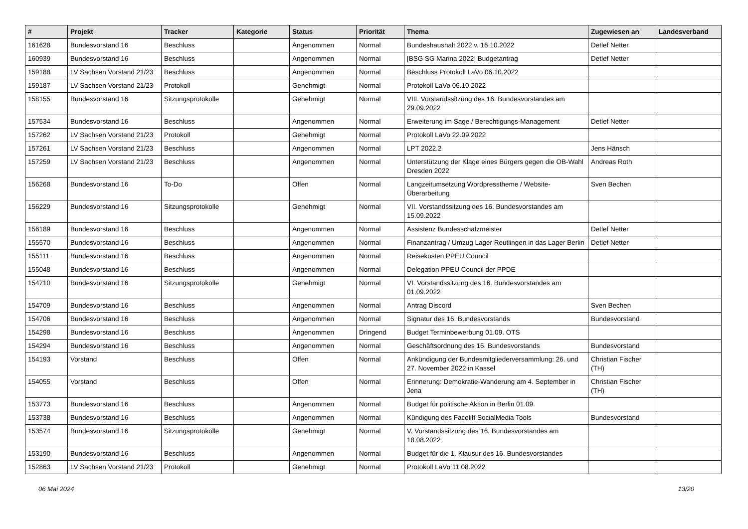| # | Projekt | Tracker | Kategorie | Status | Priorität | Thema | Zugewiesen an | Landesverband |
| --- | --- | --- | --- | --- | --- | --- | --- | --- |
| 161628 | Bundesvorstand 16 | Beschluss | | Angenommen | Normal | Bundeshaushalt 2022 v. 16.10.2022 | Detlef Netter | |
| 160939 | Bundesvorstand 16 | Beschluss | | Angenommen | Normal | [BSG SG Marina 2022] Budgetantrag | Detlef Netter | |
| 159188 | LV Sachsen Vorstand 21/23 | Beschluss | | Angenommen | Normal | Beschluss Protokoll LaVo 06.10.2022 | | |
| 159187 | LV Sachsen Vorstand 21/23 | Protokoll | | Genehmigt | Normal | Protokoll LaVo 06.10.2022 | | |
| 158155 | Bundesvorstand 16 | Sitzungsprotokolle | | Genehmigt | Normal | VIII. Vorstandssitzung des 16. Bundesvorstandes am 29.09.2022 | | |
| 157534 | Bundesvorstand 16 | Beschluss | | Angenommen | Normal | Erweiterung im Sage / Berechtigungs-Management | Detlef Netter | |
| 157262 | LV Sachsen Vorstand 21/23 | Protokoll | | Genehmigt | Normal | Protokoll LaVo 22.09.2022 | | |
| 157261 | LV Sachsen Vorstand 21/23 | Beschluss | | Angenommen | Normal | LPT 2022.2 | Jens Hänsch | |
| 157259 | LV Sachsen Vorstand 21/23 | Beschluss | | Angenommen | Normal | Unterstützung der Klage eines Bürgers gegen die OB-Wahl Dresden 2022 | Andreas Roth | |
| 156268 | Bundesvorstand 16 | To-Do | | Offen | Normal | Langzeitumsetzung Wordpresstheme / Website-Überarbeitung | Sven Bechen | |
| 156229 | Bundesvorstand 16 | Sitzungsprotokolle | | Genehmigt | Normal | VII. Vorstandssitzung des 16. Bundesvorstandes am 15.09.2022 | | |
| 156189 | Bundesvorstand 16 | Beschluss | | Angenommen | Normal | Assistenz Bundesschatzmeister | Detlef Netter | |
| 155570 | Bundesvorstand 16 | Beschluss | | Angenommen | Normal | Finanzantrag / Umzug Lager Reutlingen in das Lager Berlin | Detlef Netter | |
| 155111 | Bundesvorstand 16 | Beschluss | | Angenommen | Normal | Reisekosten PPEU Council | | |
| 155048 | Bundesvorstand 16 | Beschluss | | Angenommen | Normal | Delegation PPEU Council der PPDE | | |
| 154710 | Bundesvorstand 16 | Sitzungsprotokolle | | Genehmigt | Normal | VI. Vorstandssitzung des 16. Bundesvorstandes am 01.09.2022 | | |
| 154709 | Bundesvorstand 16 | Beschluss | | Angenommen | Normal | Antrag Discord | Sven Bechen | |
| 154706 | Bundesvorstand 16 | Beschluss | | Angenommen | Normal | Signatur des 16. Bundesvorstands | Bundesvorstand | |
| 154298 | Bundesvorstand 16 | Beschluss | | Angenommen | Dringend | Budget Terminbewerbung 01.09. OTS | | |
| 154294 | Bundesvorstand 16 | Beschluss | | Angenommen | Normal | Geschäftsordnung des 16. Bundesvorstands | Bundesvorstand | |
| 154193 | Vorstand | Beschluss | | Offen | Normal | Ankündigung der Bundesmitgliederversammlung: 26. und 27. November 2022 in Kassel | Christian Fischer (TH) | |
| 154055 | Vorstand | Beschluss | | Offen | Normal | Erinnerung: Demokratie-Wanderung am 4. September in Jena | Christian Fischer (TH) | |
| 153773 | Bundesvorstand 16 | Beschluss | | Angenommen | Normal | Budget für politische Aktion in Berlin 01.09. | | |
| 153738 | Bundesvorstand 16 | Beschluss | | Angenommen | Normal | Kündigung des Facelift SocialMedia Tools | Bundesvorstand | |
| 153574 | Bundesvorstand 16 | Sitzungsprotokolle | | Genehmigt | Normal | V. Vorstandssitzung des 16. Bundesvorstandes am 18.08.2022 | | |
| 153190 | Bundesvorstand 16 | Beschluss | | Angenommen | Normal | Budget für die 1. Klausur des 16. Bundesvorstandes | | |
| 152863 | LV Sachsen Vorstand 21/23 | Protokoll | | Genehmigt | Normal | Protokoll LaVo 11.08.2022 | | |
06 Mai 2024 13/20